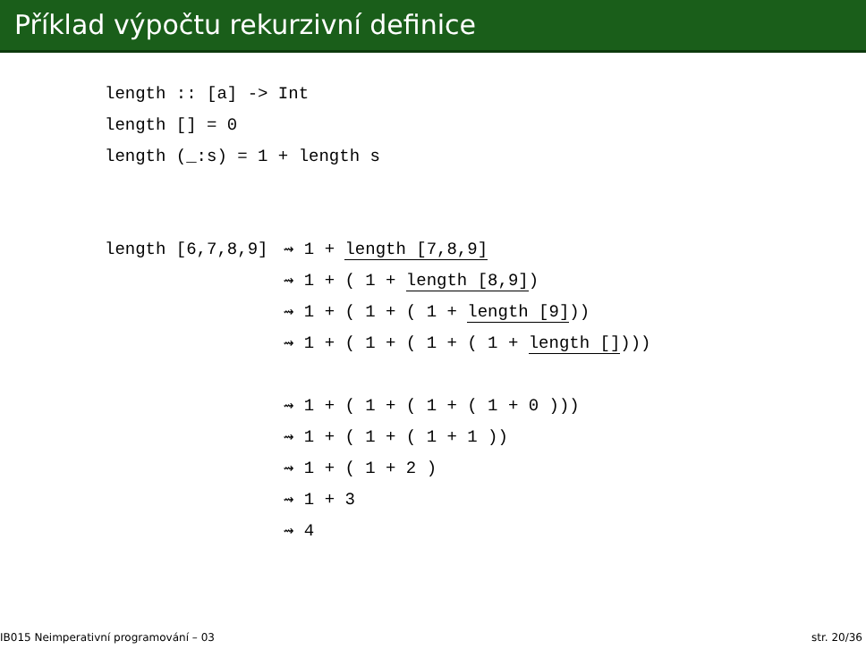Příklad výpočtu rekurzivní definice
length :: [a] -> Int
length [] = 0
length (_:s) = 1 + length s
length [6,7,8,9]⇝ 1 + length [7,8,9]
  ⇝ 1 + ( 1 + length [8,9])
  ⇝ 1 + ( 1 + ( 1 + length [9]))
  ⇝ 1 + ( 1 + ( 1 + ( 1 + length [])))
  
  ⇝ 1 + ( 1 + ( 1 + ( 1 + 0 )))
  ⇝ 1 + ( 1 + ( 1 + 1 ))
  ⇝ 1 + ( 1 + 2 )
  ⇝ 1 + 3
  ⇝ 4
IB015 Neimperativní programování – 03 str. 20/36